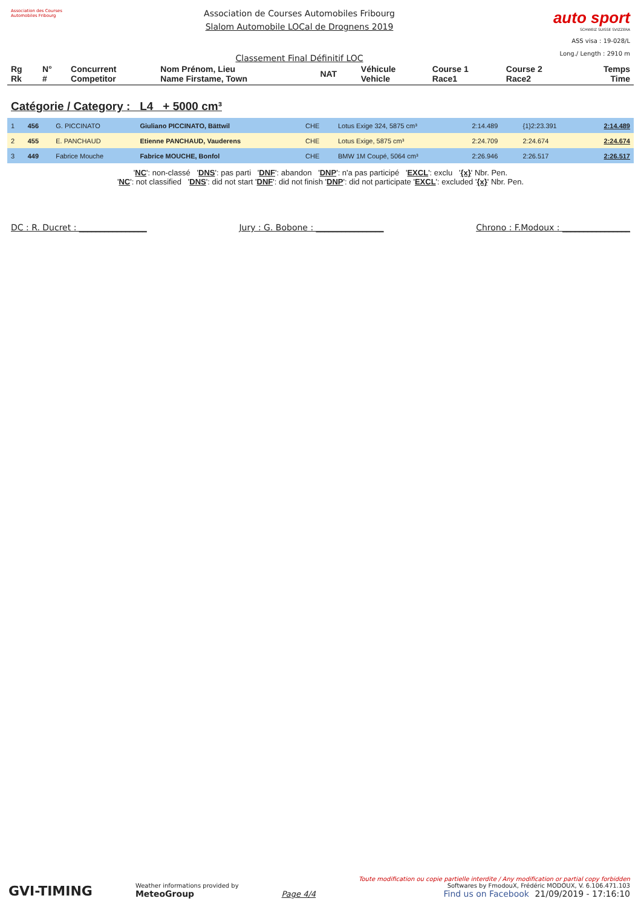Association des Courses Automobiles Fribourg
Association de Courses Automobiles Fribourg
Slalom Automobile LOCal de Drognens 2019
Classement Final Définitif LOC
auto sport
SCHWEIZ SUISSE SVIZZERA
ASS visa : 19-028/L
Long./ Length : 2910 m
| Rg Rk | N° # | Concurrent Competitor | Nom Prénom, Lieu Name Firstame, Town | NAT | Véhicule Vehicle | Course 1 Race1 | Course 2 Race2 | Temps Time |
| --- | --- | --- | --- | --- | --- | --- | --- | --- |
Catégorie / Category : L4 + 5000 cm³
| 1 | 456 | G. PICCINATO | Giuliano PICCINATO, Bättwil | CHE | Lotus Exige 324, 5875 cm³ | 2:14.489 | {1}2:23.391 | 2:14.489 |
| 2 | 455 | E. PANCHAUD | Etienne PANCHAUD, Vauderens | CHE | Lotus Exige, 5875 cm³ | 2:24.709 | 2:24.674 | 2:24.674 |
| 3 | 449 | Fabrice Mouche | Fabrice MOUCHE, Bonfol | CHE | BMW 1M Coupé, 5064 cm³ | 2:26.946 | 2:26.517 | 2:26.517 |
'NC': non-classé 'DNS': pas parti 'DNF': abandon 'DNP': n'a pas participé 'EXCL': exclu '{x}' Nbr. Pen.
'NC': not classified 'DNS': did not start 'DNF': did not finish 'DNP': did not participate 'EXCL': excluded '{x}' Nbr. Pen.
DC : R. Ducret : ________________ Jury : G. Bobone : ________________ Chrono : F.Modoux : ________________
GVI-TIMING
Weather informations provided by
MeteoGroup
Page 4/4
Toute modification ou copie partielle interdite / Any modification or partial copy forbidden
Softwares by FmodouX, Frédéric MODOUX, V. 6.106.471.103
Find us on Facebook 21/09/2019 - 17:16:10